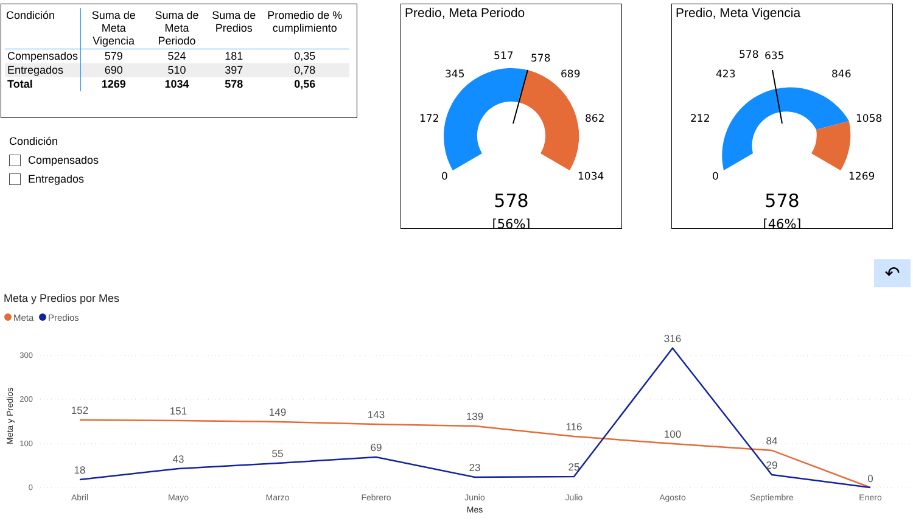| Condición | Suma de Meta Vigencia | Suma de Meta Periodo | Suma de Predios | Promedio de % cumplimiento |
| --- | --- | --- | --- | --- |
| Compensados | 579 | 524 | 181 | 0,35 |
| Entregados | 690 | 510 | 397 | 0,78 |
| Total | 1269 | 1034 | 578 | 0,56 |
Condición
Compensados
Entregados
Predio, Meta Periodo
0
172
345
517
578
689
862
1034
578
[56%]
Predio, Meta Vigencia
0
212
423
578
635
846
1058
1269
578
[46%]
↶
Meta y Predios por Mes
Meta
Predios
300
200
100
0
Meta y Predios
152
151
149
143
139
116
100
84
0
18
43
55
69
23
25
316
29
Abril
Mayo
Marzo
Febrero
Junio
Julio
Agosto
Septiembre
Enero
Mes